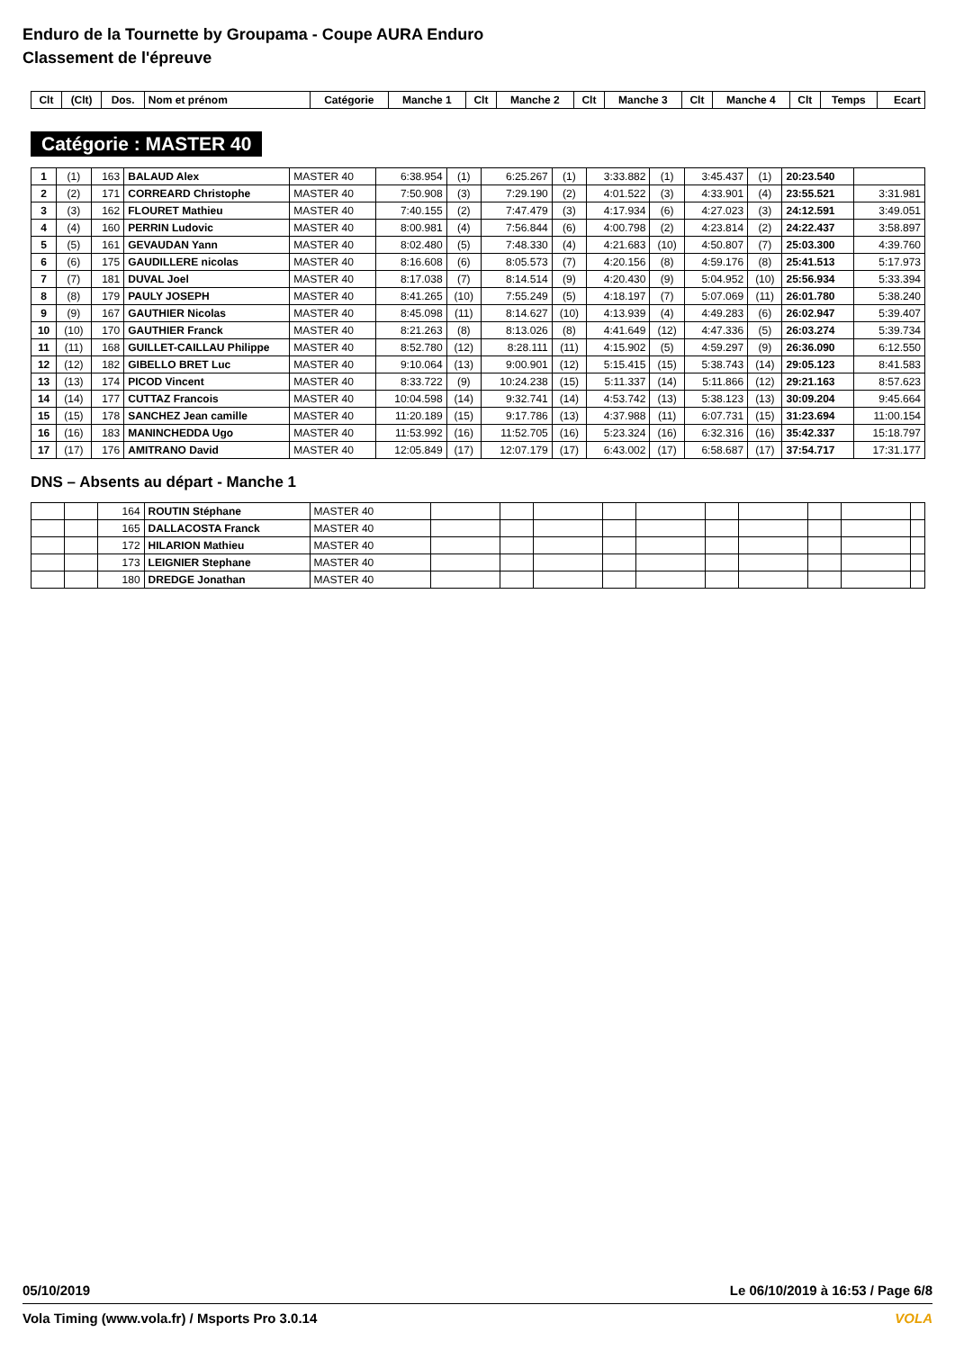Enduro de la Tournette by Groupama - Coupe AURA Enduro
Classement de l'épreuve
| Clt | (Clt) | Dos. | Nom et prénom | Catégorie | Manche 1 | Clt | Manche 2 | Clt | Manche 3 | Clt | Manche 4 | Clt | Temps | Ecart |
| --- | --- | --- | --- | --- | --- | --- | --- | --- | --- | --- | --- | --- | --- | --- |
Catégorie : MASTER 40
| 1 | (1) | 163 | BALAUD Alex | MASTER 40 | 6:38.954 | (1) | 6:25.267 | (1) | 3:33.882 | (1) | 3:45.437 | (1) | 20:23.540 | |
| 2 | (2) | 171 | CORREARD Christophe | MASTER 40 | 7:50.908 | (3) | 7:29.190 | (2) | 4:01.522 | (3) | 4:33.901 | (4) | 23:55.521 | 3:31.981 |
| 3 | (3) | 162 | FLOURET Mathieu | MASTER 40 | 7:40.155 | (2) | 7:47.479 | (3) | 4:17.934 | (6) | 4:27.023 | (3) | 24:12.591 | 3:49.051 |
| 4 | (4) | 160 | PERRIN Ludovic | MASTER 40 | 8:00.981 | (4) | 7:56.844 | (6) | 4:00.798 | (2) | 4:23.814 | (2) | 24:22.437 | 3:58.897 |
| 5 | (5) | 161 | GEVAUDAN Yann | MASTER 40 | 8:02.480 | (5) | 7:48.330 | (4) | 4:21.683 | (10) | 4:50.807 | (7) | 25:03.300 | 4:39.760 |
| 6 | (6) | 175 | GAUDILLERE nicolas | MASTER 40 | 8:16.608 | (6) | 8:05.573 | (7) | 4:20.156 | (8) | 4:59.176 | (8) | 25:41.513 | 5:17.973 |
| 7 | (7) | 181 | DUVAL Joel | MASTER 40 | 8:17.038 | (7) | 8:14.514 | (9) | 4:20.430 | (9) | 5:04.952 | (10) | 25:56.934 | 5:33.394 |
| 8 | (8) | 179 | PAULY JOSEPH | MASTER 40 | 8:41.265 | (10) | 7:55.249 | (5) | 4:18.197 | (7) | 5:07.069 | (11) | 26:01.780 | 5:38.240 |
| 9 | (9) | 167 | GAUTHIER Nicolas | MASTER 40 | 8:45.098 | (11) | 8:14.627 | (10) | 4:13.939 | (4) | 4:49.283 | (6) | 26:02.947 | 5:39.407 |
| 10 | (10) | 170 | GAUTHIER Franck | MASTER 40 | 8:21.263 | (8) | 8:13.026 | (8) | 4:41.649 | (12) | 4:47.336 | (5) | 26:03.274 | 5:39.734 |
| 11 | (11) | 168 | GUILLET-CAILLAU Philippe | MASTER 40 | 8:52.780 | (12) | 8:28.111 | (11) | 4:15.902 | (5) | 4:59.297 | (9) | 26:36.090 | 6:12.550 |
| 12 | (12) | 182 | GIBELLO BRET Luc | MASTER 40 | 9:10.064 | (13) | 9:00.901 | (12) | 5:15.415 | (15) | 5:38.743 | (14) | 29:05.123 | 8:41.583 |
| 13 | (13) | 174 | PICOD Vincent | MASTER 40 | 8:33.722 | (9) | 10:24.238 | (15) | 5:11.337 | (14) | 5:11.866 | (12) | 29:21.163 | 8:57.623 |
| 14 | (14) | 177 | CUTTAZ Francois | MASTER 40 | 10:04.598 | (14) | 9:32.741 | (14) | 4:53.742 | (13) | 5:38.123 | (13) | 30:09.204 | 9:45.664 |
| 15 | (15) | 178 | SANCHEZ Jean camille | MASTER 40 | 11:20.189 | (15) | 9:17.786 | (13) | 4:37.988 | (11) | 6:07.731 | (15) | 31:23.694 | 11:00.154 |
| 16 | (16) | 183 | MANINCHEDDA Ugo | MASTER 40 | 11:53.992 | (16) | 11:52.705 | (16) | 5:23.324 | (16) | 6:32.316 | (16) | 35:42.337 | 15:18.797 |
| 17 | (17) | 176 | AMITRANO David | MASTER 40 | 12:05.849 | (17) | 12:07.179 | (17) | 6:43.002 | (17) | 6:58.687 | (17) | 37:54.717 | 17:31.177 |
DNS – Absents au départ - Manche 1
| | | 164 | ROUTIN Stéphane | MASTER 40 | | | | | | | | | | |
| | | 165 | DALLACOSTA Franck | MASTER 40 | | | | | | | | | | |
| | | 172 | HILARION Mathieu | MASTER 40 | | | | | | | | | | |
| | | 173 | LEIGNIER Stephane | MASTER 40 | | | | | | | | | | |
| | | 180 | DREDGE Jonathan | MASTER 40 | | | | | | | | | | |
05/10/2019 Le 06/10/2019 à 16:53 / Page 6/8
Vola Timing (www.vola.fr) / Msports Pro 3.0.14 VOLA